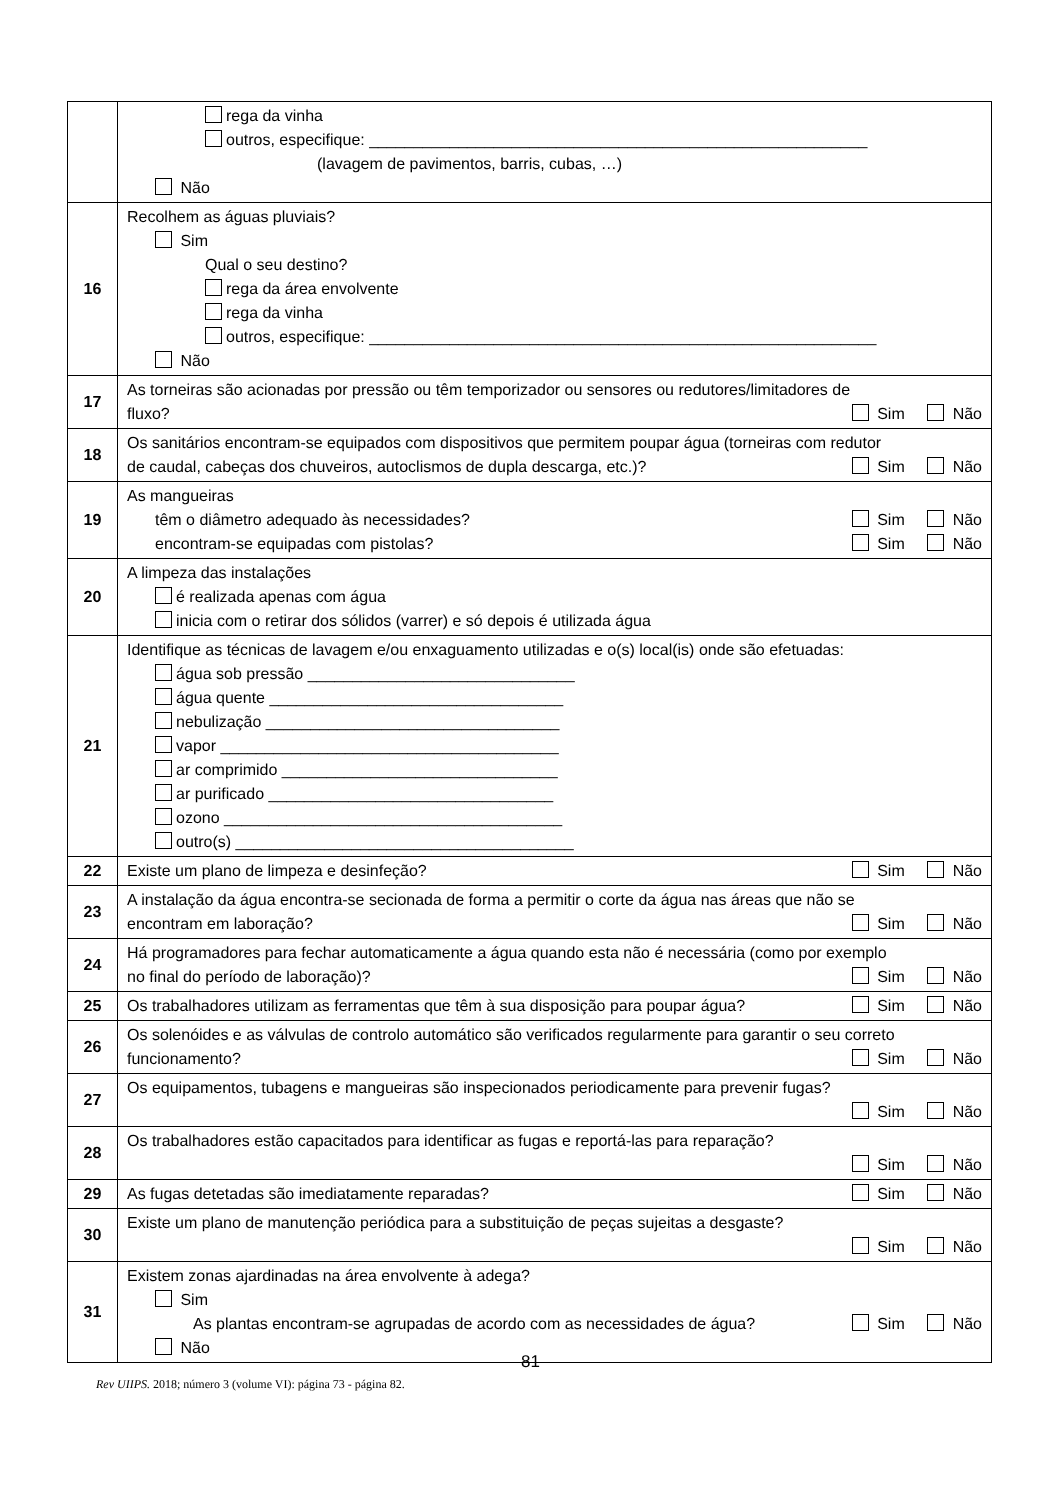| | rega da vinha outros, especifique: ________________________________________________________ (lavagem de pavimentos, barris, cubas, …) Não |
| 16 | Recolhem as águas pluviais? Sim Qual o seu destino? rega da área envolvente rega da vinha outros, especifique: _________________________________________________________ Não |
| 17 | As torneiras são acionadas por pressão ou têm temporizador ou sensores ou redutores/limitadores de fluxo? Sim Não |
| 18 | Os sanitários encontram-se equipados com dispositivos que permitem poupar água (torneiras com redutor de caudal, cabeças dos chuveiros, autoclismos de dupla descarga, etc.)? Sim Não |
| 19 | As mangueiras têm o diâmetro adequado às necessidades? Sim Não encontram-se equipadas com pistolas? Sim Não |
| 20 | A limpeza das instalações é realizada apenas com água inicia com o retirar dos sólidos (varrer) e só depois é utilizada água |
| 21 | Identifique as técnicas de lavagem e/ou enxaguamento utilizadas e o(s) local(is) onde são efetuadas: água sob pressão ______________________________ água quente _________________________________ nebulização _________________________________ vapor ______________________________________ ar comprimido _______________________________ ar purificado ________________________________ ozono ______________________________________ outro(s) ______________________________________ |
| 22 | Existe um plano de limpeza e desinfeção? Sim Não |
| 23 | A instalação da água encontra-se secionada de forma a permitir o corte da água nas áreas que não se encontram em laboração? Sim Não |
| 24 | Há programadores para fechar automaticamente a água quando esta não é necessária (como por exemplo no final do período de laboração)? Sim Não |
| 25 | Os trabalhadores utilizam as ferramentas que têm à sua disposição para poupar água? Sim Não |
| 26 | Os solenóides e as válvulas de controlo automático são verificados regularmente para garantir o seu correto funcionamento? Sim Não |
| 27 | Os equipamentos, tubagens e mangueiras são inspecionados periodicamente para prevenir fugas? Sim Não |
| 28 | Os trabalhadores estão capacitados para identificar as fugas e reportá-las para reparação? Sim Não |
| 29 | As fugas detetadas são imediatamente reparadas? Sim Não |
| 30 | Existe um plano de manutenção periódica para a substituição de peças sujeitas a desgaste? Sim Não |
| 31 | Existem zonas ajardinadas na área envolvente à adega? Sim As plantas encontram-se agrupadas de acordo com as necessidades de água? Sim Não Não |
81
Rev UIIPS. 2018; número 3 (volume VI): página 73 - página 82.